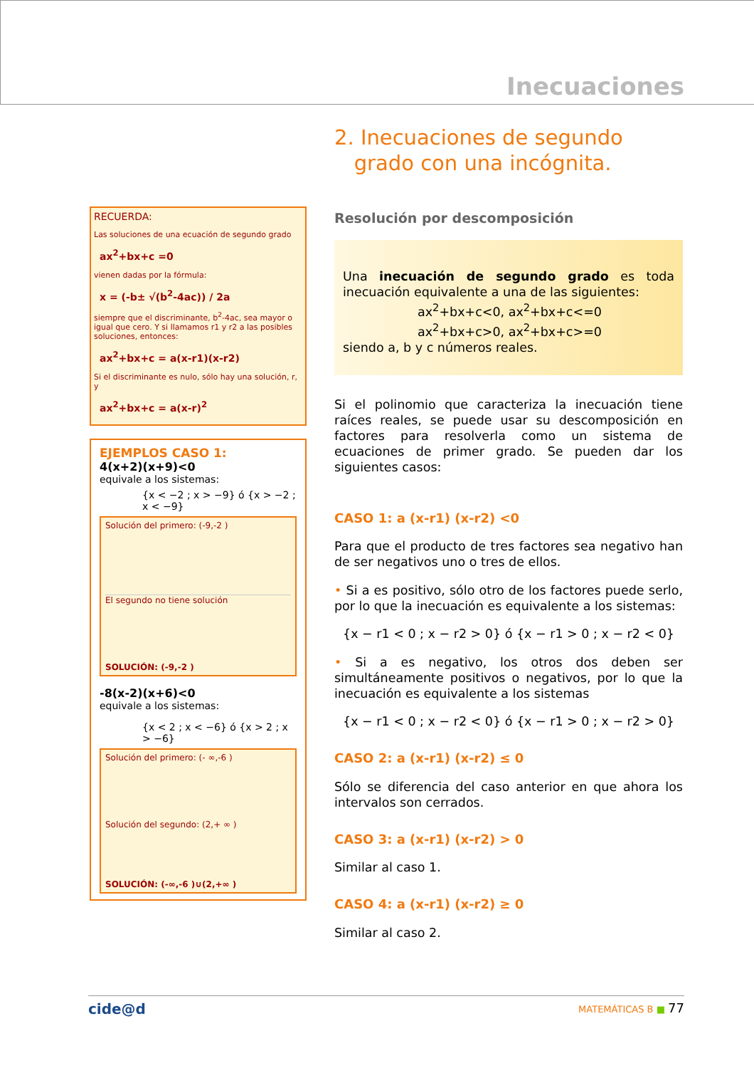Inecuaciones
2. Inecuaciones de segundo
grado con una incógnita.
RECUERDA:
Las soluciones de una ecuación de segundo grado
ax<sup>2</sup>+bx+c =0
vienen dadas por la fórmula:
x = (-b± √(b<sup>2</sup>-4ac)) / 2a
siempre que el discriminante, b<sup>2</sup>-4ac, sea mayor o igual que cero. Y si llamamos r1 y r2 a las posibles soluciones, entonces:
ax<sup>2</sup>+bx+c = a(x-r1)(x-r2)
Si el discriminante es nulo, sólo hay una solución, r, y
ax<sup>2</sup>+bx+c = a(x-r)<sup>2</sup>
EJEMPLOS CASO 1:
4(x+2)(x+9)<0
equivale a los sistemas:
{x < −2 ; x > −9} ó {x > −2 ; x < −9}
Solución del primero: (-9,-2 )
El segundo no tiene solución
SOLUCIÓN: (-9,-2 )
-8(x-2)(x+6)<0
equivale a los sistemas:
{x < 2 ; x < −6} ó {x > 2 ; x > −6}
Solución del primero: (- ∞,-6 )
Solución del segundo: (2,+ ∞ )
SOLUCIÓN: (-∞,-6 )∪(2,+∞ )
Resolución por descomposición
Una inecuación de segundo grado es toda inecuación equivalente a una de las siguientes:
ax<sup>2</sup>+bx+c<0, ax<sup>2</sup>+bx+c<=0
ax<sup>2</sup>+bx+c>0, ax<sup>2</sup>+bx+c>=0
siendo a, b y c números reales.
Si el polinomio que caracteriza la inecuación tiene raíces reales, se puede usar su descomposición en factores para resolverla como un sistema de ecuaciones de primer grado. Se pueden dar los siguientes casos:
CASO 1: a (x-r1) (x-r2) <0
Para que el producto de tres factores sea negativo han de ser negativos uno o tres de ellos.
• Si a es positivo, sólo otro de los factores puede serlo, por lo que la inecuación es equivalente a los sistemas:
{x − r1 < 0 ; x − r2 > 0} ó {x − r1 > 0 ; x − r2 < 0}
• Si a es negativo, los otros dos deben ser simultáneamente positivos o negativos, por lo que la inecuación es equivalente a los sistemas
{x − r1 < 0 ; x − r2 < 0} ó {x − r1 > 0 ; x − r2 > 0}
CASO 2: a (x-r1) (x-r2) ≤ 0
Sólo se diferencia del caso anterior en que ahora los intervalos son cerrados.
CASO 3: a (x-r1) (x-r2) > 0
Similar al caso 1.
CASO 4: a (x-r1) (x-r2) ≥ 0
Similar al caso 2.
cide@d MATEMÁTICAS B ■ 77